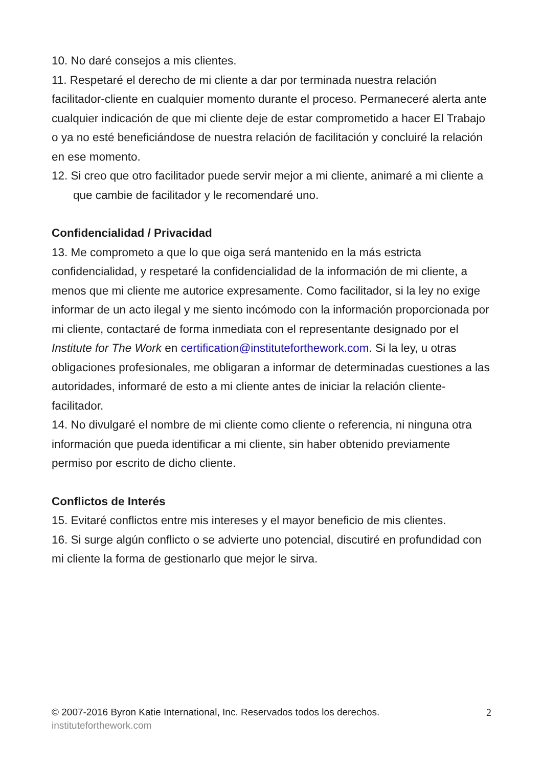10. No daré consejos a mis clientes.
11. Respetaré el derecho de mi cliente a dar por terminada nuestra relación facilitador-cliente en cualquier momento durante el proceso. Permaneceré alerta ante cualquier indicación de que mi cliente deje de estar comprometido a hacer El Trabajo o ya no esté beneficiándose de nuestra relación de facilitación y concluiré la relación en ese momento.
12. Si creo que otro facilitador puede servir mejor a mi cliente, animaré a mi cliente a que cambie de facilitador y le recomendaré uno.
Confidencialidad / Privacidad
13. Me comprometo a que lo que oiga será mantenido en la más estricta confidencialidad, y respetaré la confidencialidad de la información de mi cliente, a menos que mi cliente me autorice expresamente. Como facilitador, si la ley no exige informar de un acto ilegal y me siento incómodo con la información proporcionada por mi cliente, contactaré de forma inmediata con el representante designado por el Institute for The Work en certification@instituteforthework.com. Si la ley, u otras obligaciones profesionales, me obligaran a informar de determinadas cuestiones a las autoridades, informaré de esto a mi cliente antes de iniciar la relación cliente-facilitador.
14. No divulgaré el nombre de mi cliente como cliente o referencia, ni ninguna otra información que pueda identificar a mi cliente, sin haber obtenido previamente permiso por escrito de dicho cliente.
Conflictos de Interés
15. Evitaré conflictos entre mis intereses y el mayor beneficio de mis clientes.
16. Si surge algún conflicto o se advierte uno potencial, discutiré en profundidad con mi cliente la forma de gestionarlo que mejor le sirva.
2
© 2007-2016 Byron Katie International, Inc. Reservados todos los derechos.
instituteforthework.com